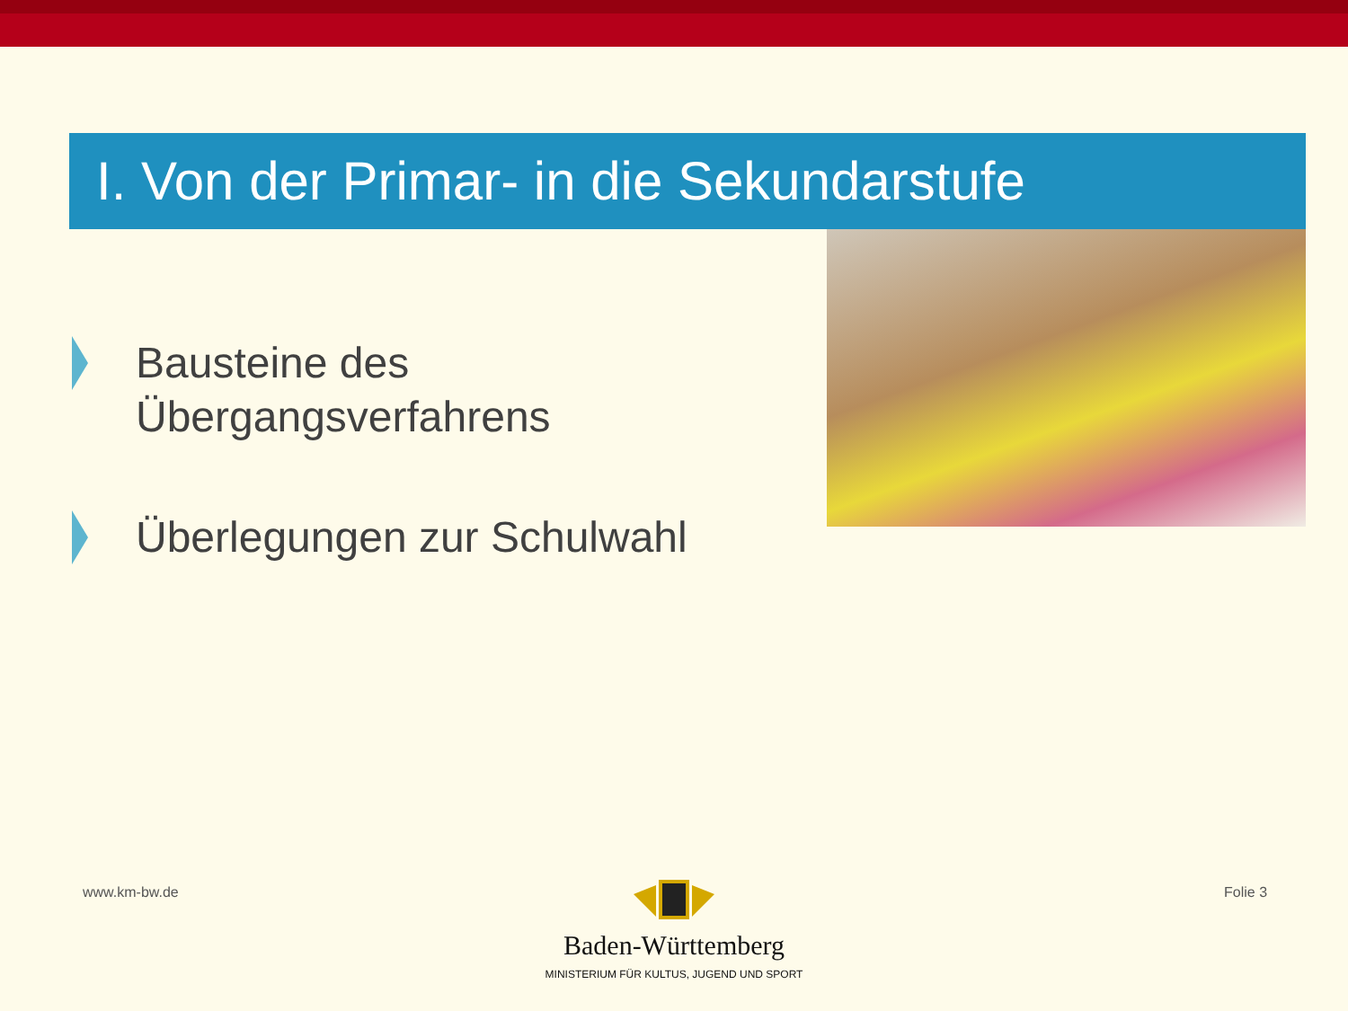I. Von der Primar- in die Sekundarstufe
Bausteine des
Übergangsverfahrens
Überlegungen zur Schulwahl
www.km-bw.de Folie 3
Baden-Württemberg
MINISTERIUM FÜR KULTUS, JUGEND UND SPORT